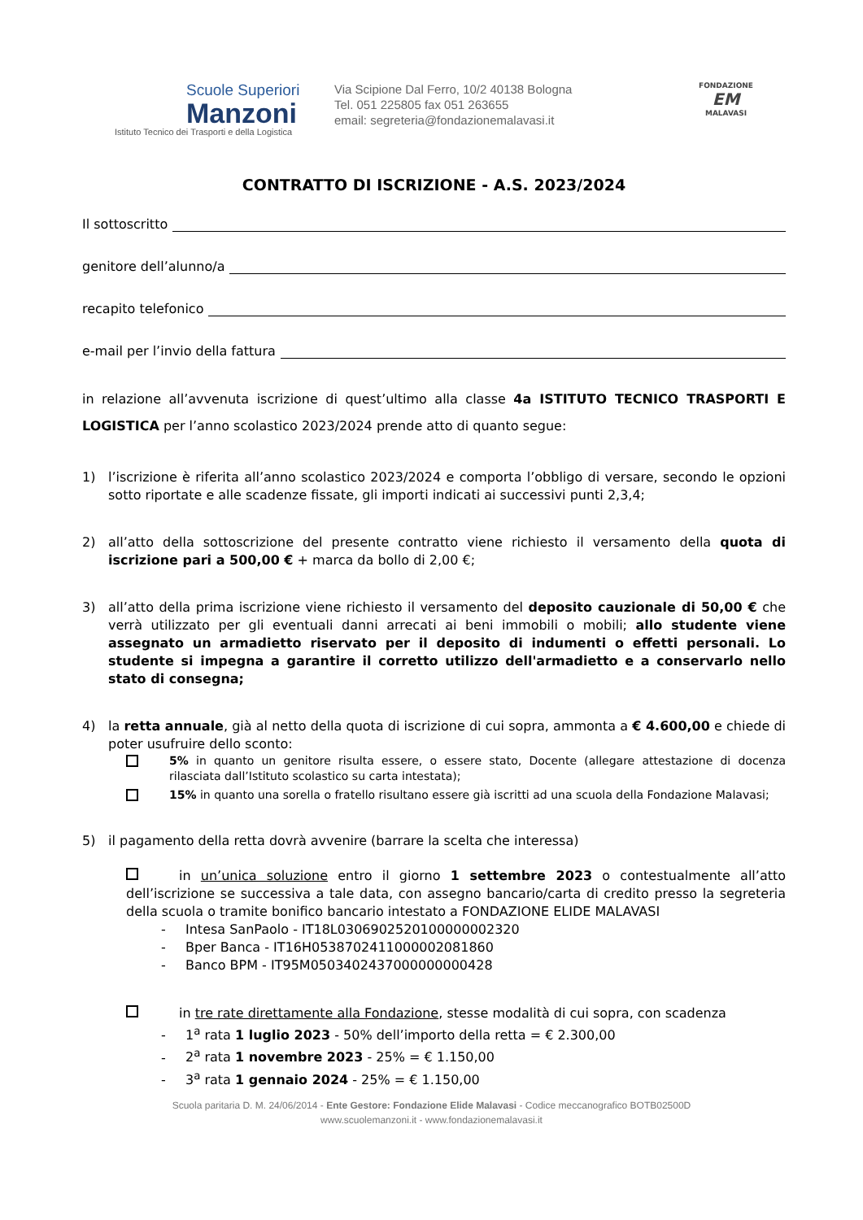Scuole Superiori
Manzoni
Istituto Tecnico dei Trasporti e della Logistica
Via Scipione Dal Ferro, 10/2 40138 Bologna
Tel. 051 225805 fax 051 263655
email: segreteria@fondazionemalavasi.it
FONDAZIONE
EM
MALAVASI
CONTRATTO DI ISCRIZIONE - A.S. 2023/2024
Il sottoscritto
genitore dell’alunno/a
recapito telefonico
e-mail per l’invio della fattura
in relazione all’avvenuta iscrizione di quest’ultimo alla classe 4a ISTITUTO TECNICO TRASPORTI E LOGISTICA per l’anno scolastico 2023/2024 prende atto di quanto segue:
1) l’iscrizione è riferita all’anno scolastico 2023/2024 e comporta l’obbligo di versare, secondo le opzioni sotto riportate e alle scadenze fissate, gli importi indicati ai successivi punti 2,3,4;
2) all’atto della sottoscrizione del presente contratto viene richiesto il versamento della quota di iscrizione pari a 500,00 € + marca da bollo di 2,00 €;
3) all’atto della prima iscrizione viene richiesto il versamento del deposito cauzionale di 50,00 € che verrà utilizzato per gli eventuali danni arrecati ai beni immobili o mobili; allo studente viene assegnato un armadietto riservato per il deposito di indumenti o effetti personali. Lo studente si impegna a garantire il corretto utilizzo dell'armadietto e a conservarlo nello stato di consegna;
4) la retta annuale, già al netto della quota di iscrizione di cui sopra, ammonta a € 4.600,00 e chiede di poter usufruire dello sconto:
5% in quanto un genitore risulta essere, o essere stato, Docente (allegare attestazione di docenza rilasciata dall’Istituto scolastico su carta intestata);
15% in quanto una sorella o fratello risultano essere già iscritti ad una scuola della Fondazione Malavasi;
5) il pagamento della retta dovrà avvenire (barrare la scelta che interessa)
in un’unica soluzione entro il giorno 1 settembre 2023 o contestualmente all’atto dell’iscrizione se successiva a tale data, con assegno bancario/carta di credito presso la segreteria della scuola o tramite bonifico bancario intestato a FONDAZIONE ELIDE MALAVASI
- Intesa SanPaolo - IT18L0306902520100000002320
- Bper Banca - IT16H0538702411000002081860
- Banco BPM - IT95M0503402437000000000428
in tre rate direttamente alla Fondazione, stesse modalità di cui sopra, con scadenza
- 1<sup>a</sup> rata 1 luglio 2023 - 50% dell’importo della retta = € 2.300,00
- 2<sup>a</sup> rata 1 novembre 2023 - 25% = € 1.150,00
- 3<sup>a</sup> rata 1 gennaio 2024 - 25% = € 1.150,00
Scuola paritaria D. M. 24/06/2014 - Ente Gestore: Fondazione Elide Malavasi - Codice meccanografico BOTB02500D
www.scuolemanzoni.it - www.fondazionemalavasi.it